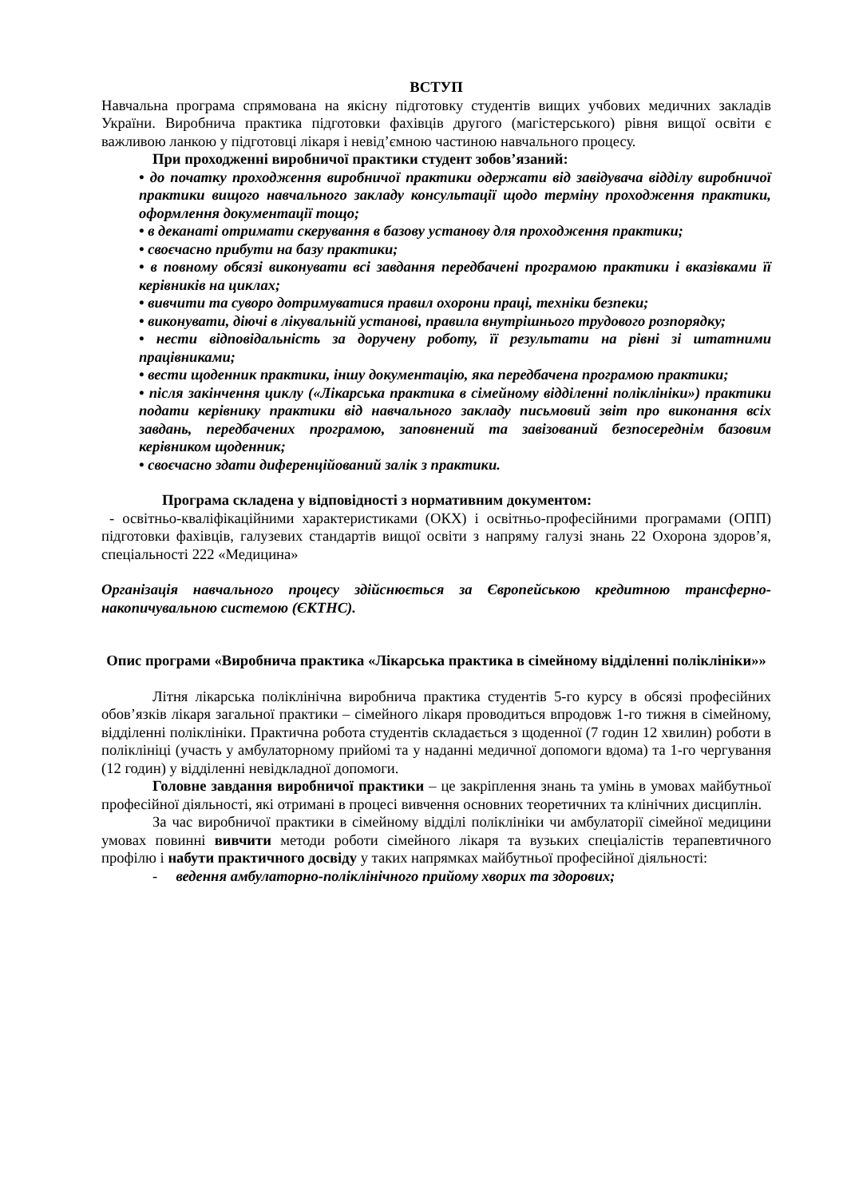ВСТУП
Навчальна програма спрямована на якісну підготовку студентів вищих учбових медичних закладів України. Виробнича практика підготовки фахівців другого (магістерського) рівня вищої освіти є важливою ланкою у підготовці лікаря і невід’ємною частиною навчального процесу.
При проходженні виробничої практики студент зобов’язаний:
• до початку проходження виробничої практики одержати від завідувача відділу виробничої практики вищого навчального закладу консультації щодо терміну проходження практики, оформлення документації тощо;
• в деканаті отримати скерування в базову установу для проходження практики;
• своєчасно прибути на базу практики;
• в повному обсязі виконувати всі завдання передбачені програмою практики і вказівками її керівників на циклах;
• вивчити та суворо дотримуватися правил охорони праці, техніки безпеки;
• виконувати, діючі в лікувальній установі, правила внутрішнього трудового розпорядку;
• нести відповідальність за доручену роботу, її результати на рівні зі штатними працівниками;
• вести щоденник практики, іншу документацію, яка передбачена програмою практики;
• після закінчення циклу («Лікарська практика в сімейному відділенні поліклініки») практики подати керівнику практики від навчального закладу письмовий звіт про виконання всіх завдань, передбачених програмою, заповнений та завізований безпосереднім базовим керівником щоденник;
• своєчасно здати диференційований залік з практики.
Програма складена у відповідності з нормативним документом:
- освітньо-кваліфікаційними характеристиками (ОКХ) і освітньо-професійними програмами (ОПП) підготовки фахівців, галузевих стандартів вищої освіти з напряму галузі знань 22 Охорона здоров’я, спеціальності 222 «Медицина»
Організація навчального процесу здійснюється за Європейською кредитною трансферно-накопичувальною системою (ЄКТНС).
Опис програми «Виробнича практика «Лікарська практика в сімейному відділенні поліклініки»»
Літня лікарська поліклінічна виробнича практика студентів 5-го курсу в обсязі професійних обов’язків лікаря загальної практики – сімейного лікаря проводиться впродовж 1-го тижня в сімейному, відділенні поліклініки. Практична робота студентів складається з щоденної (7 годин 12 хвилин) роботи в поліклініці (участь у амбулаторному прийомі та у наданні медичної допомоги вдома) та 1-го чергування (12 годин) у відділенні невідкладної допомоги.
Головне завдання виробничої практики – це закріплення знань та умінь в умовах майбутньої професійної діяльності, які отримані в процесі вивчення основних теоретичних та клінічних дисциплін.
За час виробничої практики в сімейному відділі поліклініки чи амбулаторії сімейної медицини умовах повинні вивчити методи роботи сімейного лікаря та вузьких спеціалістів терапевтичного профілю і набути практичного досвіду у таких напрямках майбутньої професійної діяльності:
- ведення амбулаторно-поліклінічного прийому хворих та здорових;